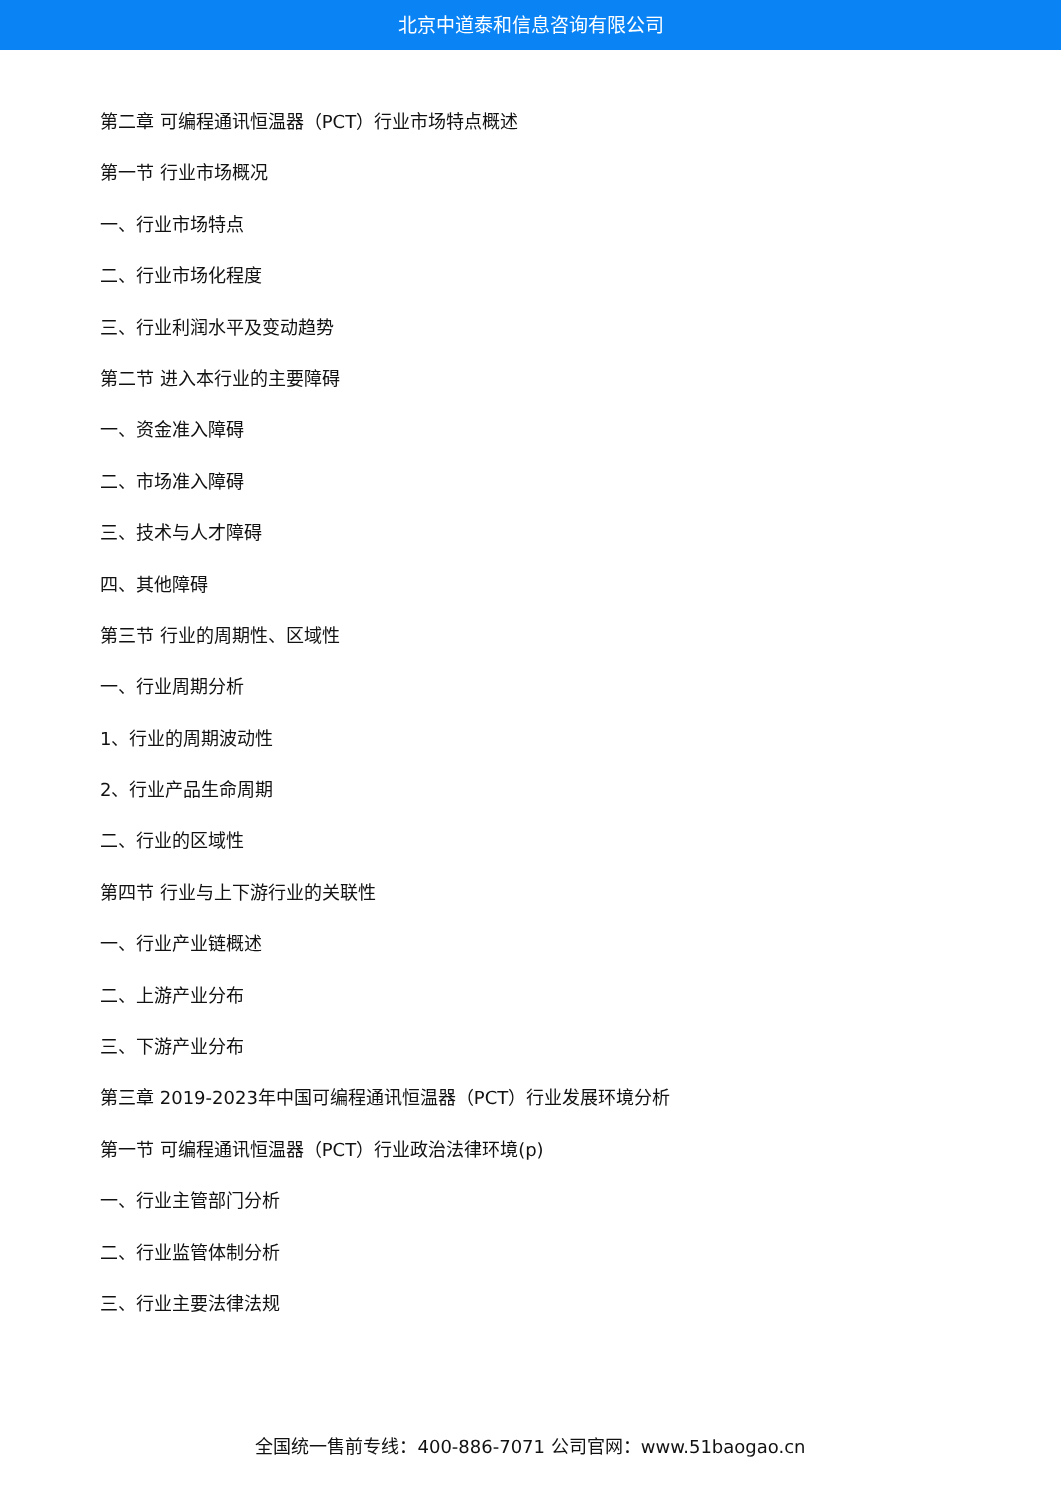北京中道泰和信息咨询有限公司
第二章 可编程通讯恒温器（PCT）行业市场特点概述
第一节 行业市场概况
一、行业市场特点
二、行业市场化程度
三、行业利润水平及变动趋势
第二节 进入本行业的主要障碍
一、资金准入障碍
二、市场准入障碍
三、技术与人才障碍
四、其他障碍
第三节 行业的周期性、区域性
一、行业周期分析
1、行业的周期波动性
2、行业产品生命周期
二、行业的区域性
第四节 行业与上下游行业的关联性
一、行业产业链概述
二、上游产业分布
三、下游产业分布
第三章 2019-2023年中国可编程通讯恒温器（PCT）行业发展环境分析
第一节 可编程通讯恒温器（PCT）行业政治法律环境(p)
一、行业主管部门分析
二、行业监管体制分析
三、行业主要法律法规
全国统一售前专线：400-886-7071 公司官网：www.51baogao.cn